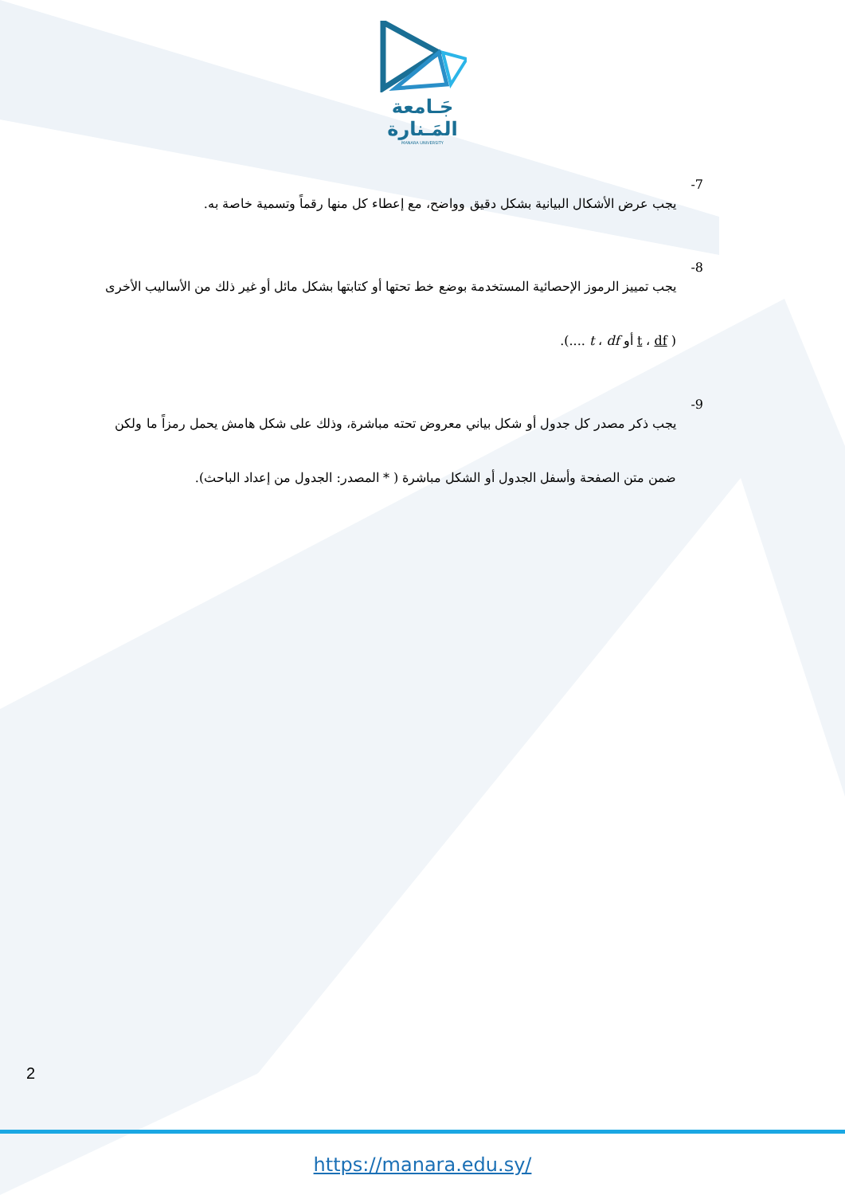جَـامعة
المَـنارة
MANARA UNIVERSITY
7-
يجب عرض الأشكال البيانية بشكل دقيق وواضح، مع إعطاء كل منها رقماً وتسمية خاصة به.
8-
يجب تمييز الرموز الإحصائية المستخدمة بوضع خط تحتها أو كتابتها بشكل مائل أو غير ذلك من الأساليب الأخرى ( t ، df أو t ، df ....).
9-
يجب ذكر مصدر كل جدول أو شكل بياني معروض تحته مباشرة، وذلك على شكل هامش يحمل رمزاً ما ولكن ضمن متن الصفحة وأسفل الجدول أو الشكل مباشرة ( * المصدر: الجدول من إعداد الباحث).
2
https://manara.edu.sy/